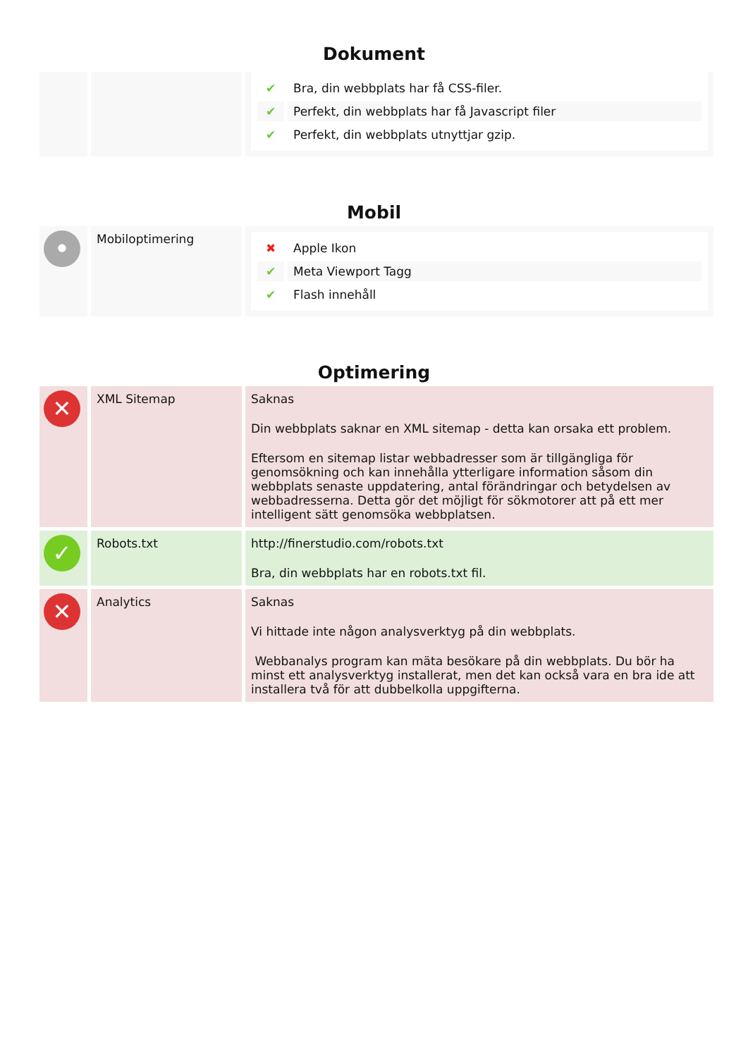Dokument
| | | / ✔ / Bra, din webbplats har få CSS-filer. / / ✔ / Perfekt, din webbplats har få Javascript filer / / ✔ / Perfekt, din webbplats utnyttjar gzip. / |
Mobil
| • | Mobiloptimering | / ✖ / Apple Ikon / / ✔ / Meta Viewport Tagg / / ✔ / Flash innehåll / |
Optimering
| ✕ | XML Sitemap | Saknas Din webbplats saknar en XML sitemap - detta kan orsaka ett problem. Eftersom en sitemap listar webbadresser som är tillgängliga för genomsökning och kan innehålla ytterligare information såsom din webbplats senaste uppdatering, antal förändringar och betydelsen av webbadresserna. Detta gör det möjligt för sökmotorer att på ett mer intelligent sätt genomsöka webbplatsen. |
| ✓ | Robots.txt | http://finerstudio.com/robots.txt Bra, din webbplats har en robots.txt fil. |
| ✕ | Analytics | Saknas Vi hittade inte någon analysverktyg på din webbplats. Webbanalys program kan mäta besökare på din webbplats. Du bör ha minst ett analysverktyg installerat, men det kan också vara en bra ide att installera två för att dubbelkolla uppgifterna. |